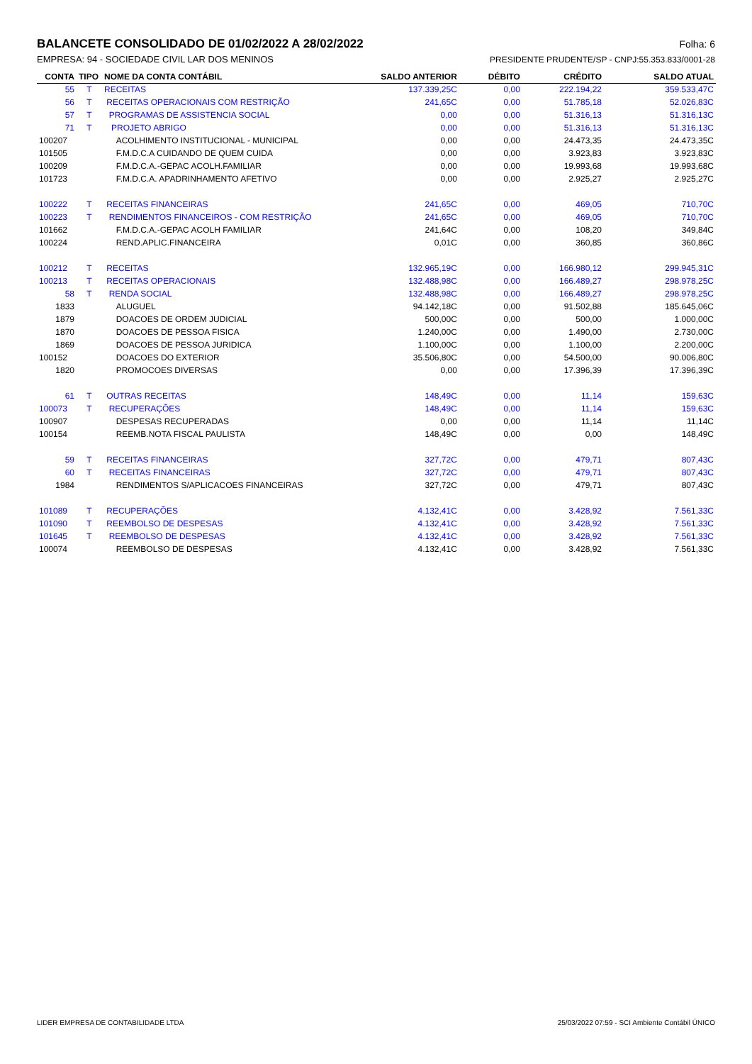BALANCETE CONSOLIDADO DE 01/02/2022 A 28/02/2022
Folha: 6
EMPRESA: 94 - SOCIEDADE CIVIL LAR DOS MENINOS PRESIDENTE PRUDENTE/SP - CNPJ:55.353.833/0001-28
| CONTA | TIPO | NOME DA CONTA CONTÁBIL | SALDO ANTERIOR | DÉBITO | CRÉDITO | SALDO ATUAL |
| --- | --- | --- | --- | --- | --- | --- |
| 55 | T | RECEITAS | 137.339,25C | 0,00 | 222.194,22 | 359.533,47C |
| 56 | T | RECEITAS OPERACIONAIS COM RESTRIÇÃO | 241,65C | 0,00 | 51.785,18 | 52.026,83C |
| 57 | T | PROGRAMAS DE ASSISTENCIA SOCIAL | 0,00 | 0,00 | 51.316,13 | 51.316,13C |
| 71 | T | PROJETO ABRIGO | 0,00 | 0,00 | 51.316,13 | 51.316,13C |
| 100207 | | ACOLHIMENTO INSTITUCIONAL - MUNICIPAL | 0,00 | 0,00 | 24.473,35 | 24.473,35C |
| 101505 | | F.M.D.C.A CUIDANDO DE QUEM CUIDA | 0,00 | 0,00 | 3.923,83 | 3.923,83C |
| 100209 | | F.M.D.C.A.-GEPAC ACOLH.FAMILIAR | 0,00 | 0,00 | 19.993,68 | 19.993,68C |
| 101723 | | F.M.D.C.A. APADRINHAMENTO AFETIVO | 0,00 | 0,00 | 2.925,27 | 2.925,27C |
| 100222 | T | RECEITAS FINANCEIRAS | 241,65C | 0,00 | 469,05 | 710,70C |
| 100223 | T | RENDIMENTOS FINANCEIROS - COM RESTRIÇÃO | 241,65C | 0,00 | 469,05 | 710,70C |
| 101662 | | F.M.D.C.A.-GEPAC ACOLH FAMILIAR | 241,64C | 0,00 | 108,20 | 349,84C |
| 100224 | | REND.APLIC.FINANCEIRA | 0,01C | 0,00 | 360,85 | 360,86C |
| 100212 | T | RECEITAS | 132.965,19C | 0,00 | 166.980,12 | 299.945,31C |
| 100213 | T | RECEITAS OPERACIONAIS | 132.488,98C | 0,00 | 166.489,27 | 298.978,25C |
| 58 | T | RENDA SOCIAL | 132.488,98C | 0,00 | 166.489,27 | 298.978,25C |
| 1833 | | ALUGUEL | 94.142,18C | 0,00 | 91.502,88 | 185.645,06C |
| 1879 | | DOACOES DE ORDEM JUDICIAL | 500,00C | 0,00 | 500,00 | 1.000,00C |
| 1870 | | DOACOES DE PESSOA FISICA | 1.240,00C | 0,00 | 1.490,00 | 2.730,00C |
| 1869 | | DOACOES DE PESSOA JURIDICA | 1.100,00C | 0,00 | 1.100,00 | 2.200,00C |
| 100152 | | DOACOES DO EXTERIOR | 35.506,80C | 0,00 | 54.500,00 | 90.006,80C |
| 1820 | | PROMOCOES DIVERSAS | 0,00 | 0,00 | 17.396,39 | 17.396,39C |
| 61 | T | OUTRAS RECEITAS | 148,49C | 0,00 | 11,14 | 159,63C |
| 100073 | T | RECUPERAÇÕES | 148,49C | 0,00 | 11,14 | 159,63C |
| 100907 | | DESPESAS RECUPERADAS | 0,00 | 0,00 | 11,14 | 11,14C |
| 100154 | | REEMB.NOTA FISCAL PAULISTA | 148,49C | 0,00 | 0,00 | 148,49C |
| 59 | T | RECEITAS FINANCEIRAS | 327,72C | 0,00 | 479,71 | 807,43C |
| 60 | T | RECEITAS FINANCEIRAS | 327,72C | 0,00 | 479,71 | 807,43C |
| 1984 | | RENDIMENTOS S/APLICACOES FINANCEIRAS | 327,72C | 0,00 | 479,71 | 807,43C |
| 101089 | T | RECUPERAÇÕES | 4.132,41C | 0,00 | 3.428,92 | 7.561,33C |
| 101090 | T | REEMBOLSO DE DESPESAS | 4.132,41C | 0,00 | 3.428,92 | 7.561,33C |
| 101645 | T | REEMBOLSO DE DESPESAS | 4.132,41C | 0,00 | 3.428,92 | 7.561,33C |
| 100074 | | REEMBOLSO DE DESPESAS | 4.132,41C | 0,00 | 3.428,92 | 7.561,33C |
LIDER EMPRESA DE CONTABILIDADE LTDA 25/03/2022 07:59 - SCI Ambiente Contábil ÚNICO